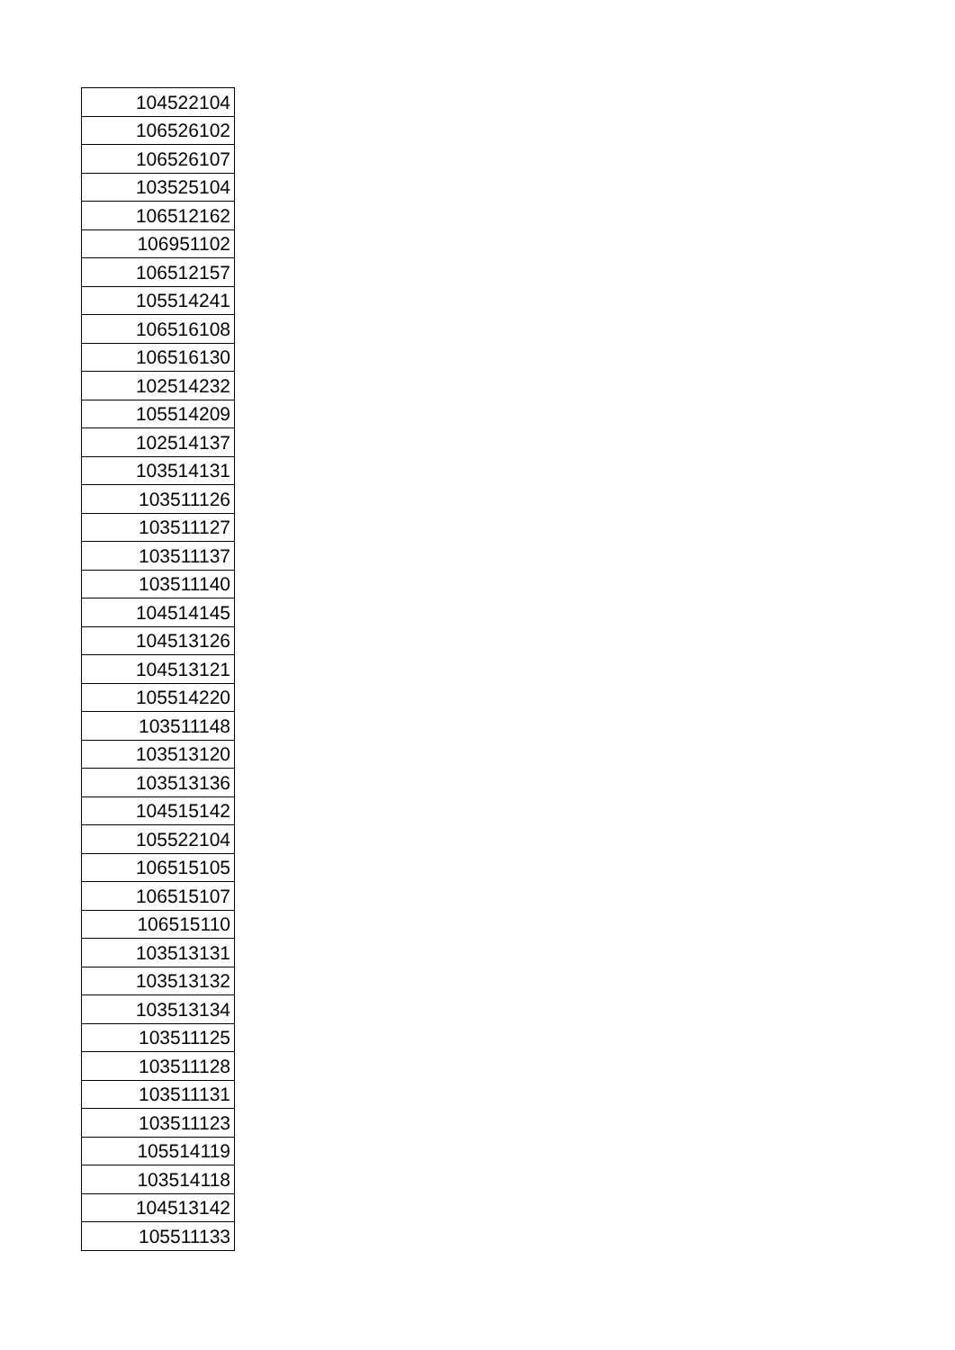| 104522104 |
| 106526102 |
| 106526107 |
| 103525104 |
| 106512162 |
| 106951102 |
| 106512157 |
| 105514241 |
| 106516108 |
| 106516130 |
| 102514232 |
| 105514209 |
| 102514137 |
| 103514131 |
| 103511126 |
| 103511127 |
| 103511137 |
| 103511140 |
| 104514145 |
| 104513126 |
| 104513121 |
| 105514220 |
| 103511148 |
| 103513120 |
| 103513136 |
| 104515142 |
| 105522104 |
| 106515105 |
| 106515107 |
| 106515110 |
| 103513131 |
| 103513132 |
| 103513134 |
| 103511125 |
| 103511128 |
| 103511131 |
| 103511123 |
| 105514119 |
| 103514118 |
| 104513142 |
| 105511133 |